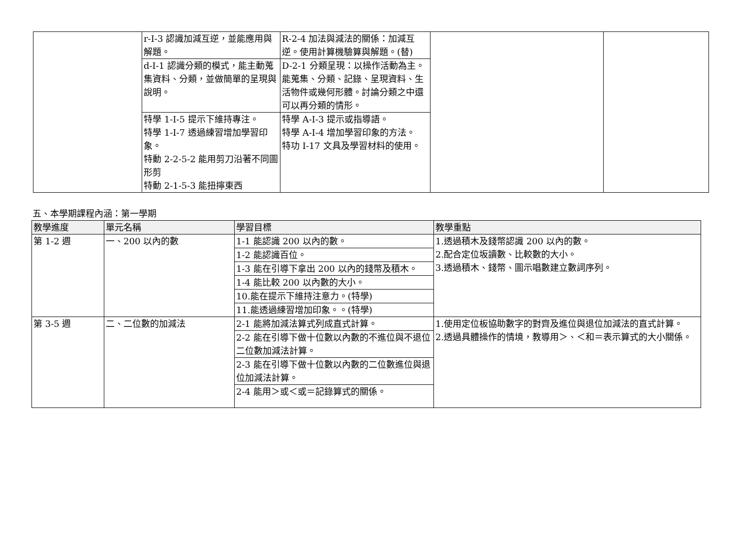| | r-I-3 認識加減互逆，並能應用與解題。 | R-2-4 加法與減法的關係：加減互逆。使用計算機驗算與解題。(替) | | |
| | d-I-1 認識分類的模式，能主動蒐集資料、分類，並做簡單的呈現與說明。 | D-2-1 分類呈現：以操作活動為主。能蒐集、分類、記錄、呈現資料、生活物件或幾何形體。討論分類之中還可以再分類的情形。 | | |
| | 特學 1-Ⅰ-5 提示下維持專注。 特學 1-Ⅰ-7 透過練習增加學習印象。 特動 2-2-5-2 能用剪刀沿著不同圖形剪 特動 2-1-5-3 能扭擰東西 | 特學 A-Ⅰ-3 提示或指導語。 特學 A-Ⅰ-4 增加學習印象的方法。 特功 I-17 文具及學習材料的使用。 | | |
五、本學期課程內涵：第一學期
| 教學進度 | 單元名稱 | 學習目標 | 教學重點 |
| --- | --- | --- | --- |
| 第 1-2 週 | 一、200 以內的數 | 1-1 能認識 200 以內的數。 | 1.透過積木及錢幣認識 200 以內的數。 2.配合定位坂讀數、比較數的大小。 3.透過積木、錢幣、圖示唱數建立數詞序列。 |
| | | 1-2 能認識百位。 | |
| | | 1-3 能在引導下拿出 200 以內的錢幣及積木。 | |
| | | 1-4 能比較 200 以內數的大小。 | |
| | | 10.能在提示下維持注意力。(特學) | |
| | | 11.能透過練習增加印象。。(特學) | |
| 第 3-5 週 | 二、二位數的加減法 | 2-1 能將加減法算式列成直式計算。 | 1.使用定位板協助數字的對齊及進位與退位加減法的直式計算。 2.透過具體操作的情境，教導用＞、＜和＝表示算式的大小關係。 |
| | | 2-2 能在引導下做十位數以內數的不進位與不退位二位數加減法計算。 | |
| | | 2-3 能在引導下做十位數以內數的二位數進位與退位加減法計算。 | |
| | | 2-4 能用＞或＜或＝記錄算式的關係。 | |